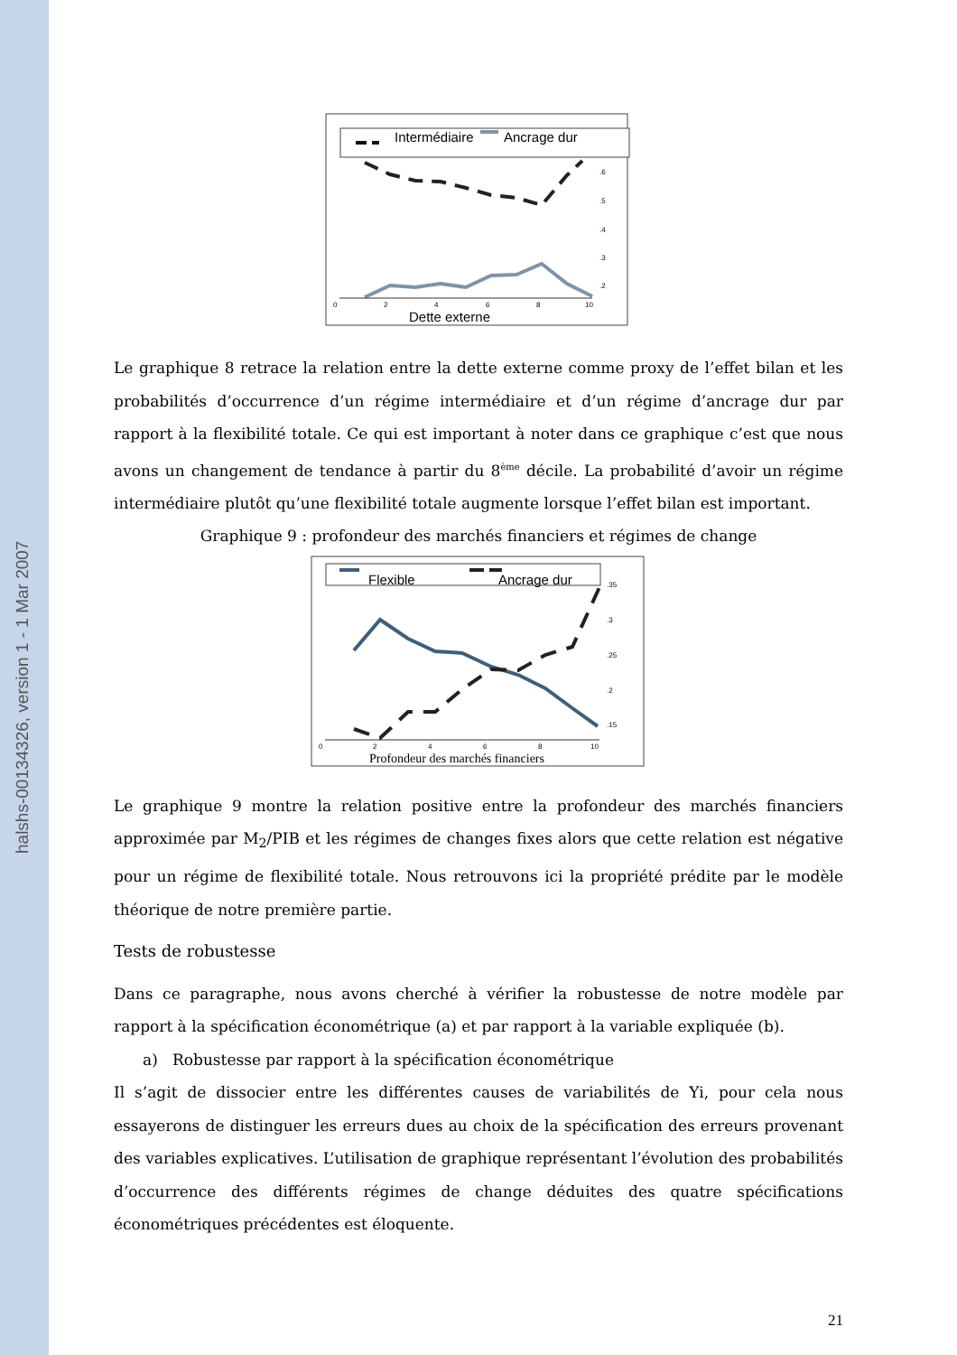halshs-00134326, version 1 - 1 Mar 2007
Intermédiaire
Ancrage dur
.6
.5
.4
.3
.2
0
2
4
6
8
10
Dette externe
Le graphique 8 retrace la relation entre la dette externe comme proxy de l’effet bilan et les probabilités d’occurrence d’un régime intermédiaire et d’un régime d’ancrage dur par rapport à la flexibilité totale. Ce qui est important à noter dans ce graphique c’est que nous avons un changement de tendance à partir du 8<sup>ème</sup> décile. La probabilité d’avoir un régime intermédiaire plutôt qu’une flexibilité totale augmente lorsque l’effet bilan est important.
Graphique 9 : profondeur des marchés financiers et régimes de change
Flexible
Ancrage dur
.35
.3
.25
.2
.15
0
2
4
6
8
10
Profondeur des marchés financiers
Le graphique 9 montre la relation positive entre la profondeur des marchés financiers approximée par M<sub>2</sub>/PIB et les régimes de changes fixes alors que cette relation est négative pour un régime de flexibilité totale. Nous retrouvons ici la propriété prédite par le modèle théorique de notre première partie.
Tests de robustesse
Dans ce paragraphe, nous avons cherché à vérifier la robustesse de notre modèle par rapport à la spécification économétrique (a) et par rapport à la variable expliquée (b).
a) Robustesse par rapport à la spécification économétrique
Il s’agit de dissocier entre les différentes causes de variabilités de Yi, pour cela nous essayerons de distinguer les erreurs dues au choix de la spécification des erreurs provenant des variables explicatives. L’utilisation de graphique représentant l’évolution des probabilités d’occurrence des différents régimes de change déduites des quatre spécifications économétriques précédentes est éloquente.
21